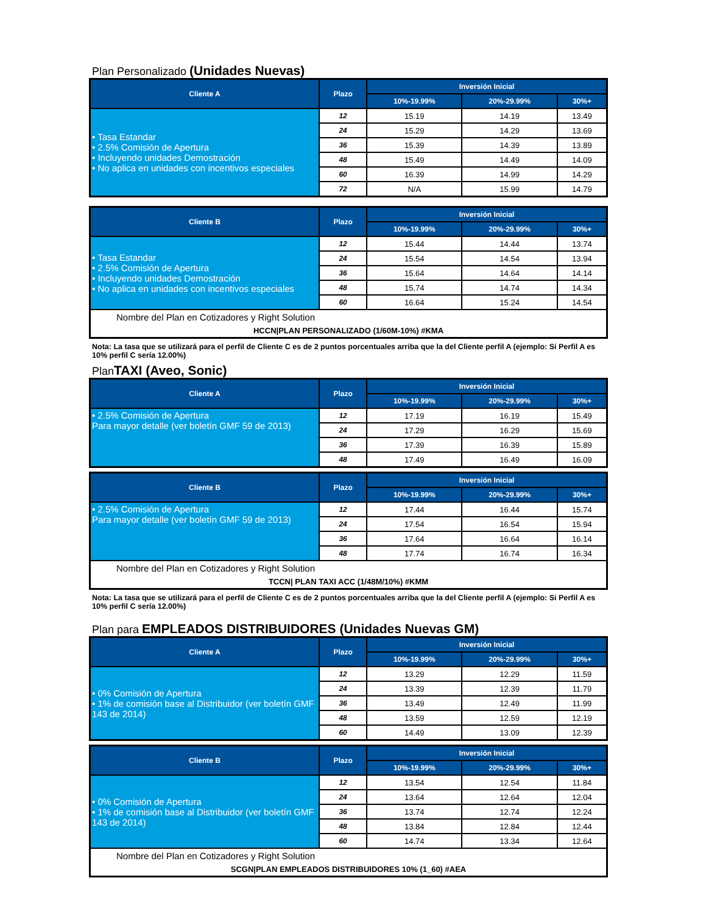Plan Personalizado (Unidades Nuevas)
| Cliente A | Plazo | Inversión Inicial | | |
| --- | --- | --- | --- | --- |
| | | 10%-19.99% | 20%-29.99% | 30%+ |
| • Tasa Estandar • 2.5% Comisión de Apertura • Incluyendo unidades Demostración • No aplica en unidades con incentivos especiales | 12 | 15.19 | 14.19 | 13.49 |
| | 24 | 15.29 | 14.29 | 13.69 |
| | 36 | 15.39 | 14.39 | 13.89 |
| | 48 | 15.49 | 14.49 | 14.09 |
| | 60 | 16.39 | 14.99 | 14.29 |
| | 72 | N/A | 15.99 | 14.79 |
| Cliente B | Plazo | Inversión Inicial | | |
| --- | --- | --- | --- | --- |
| | | 10%-19.99% | 20%-29.99% | 30%+ |
| • Tasa Estandar • 2.5% Comisión de Apertura • Incluyendo unidades Demostración • No aplica en unidades con incentivos especiales | 12 | 15.44 | 14.44 | 13.74 |
| | 24 | 15.54 | 14.54 | 13.94 |
| | 36 | 15.64 | 14.64 | 14.14 |
| | 48 | 15.74 | 14.74 | 14.34 |
| | 60 | 16.64 | 15.24 | 14.54 |
| Nombre del Plan en Cotizadores y Right Solution | | | | |
| HCCN/PLAN PERSONALIZADO (1/60M-10%) #KMA | | | | |
Nota: La tasa que se utilizará para el perfil de Cliente C es de 2 puntos porcentuales arriba que la del Cliente perfil A (ejemplo: Si Perfil A es 10% perfil C sería 12.00%)
PlanTAXI (Aveo, Sonic)
| Cliente A | Plazo | Inversión Inicial | | |
| --- | --- | --- | --- | --- |
| | | 10%-19.99% | 20%-29.99% | 30%+ |
| • 2.5% Comisión de Apertura Para mayor detalle (ver boletín GMF 59 de 2013) | 12 | 17.19 | 16.19 | 15.49 |
| | 24 | 17.29 | 16.29 | 15.69 |
| | 36 | 17.39 | 16.39 | 15.89 |
| | 48 | 17.49 | 16.49 | 16.09 |
| Cliente B | Plazo | Inversión Inicial | | |
| --- | --- | --- | --- | --- |
| | | 10%-19.99% | 20%-29.99% | 30%+ |
| • 2.5% Comisión de Apertura Para mayor detalle (ver boletín GMF 59 de 2013) | 12 | 17.44 | 16.44 | 15.74 |
| | 24 | 17.54 | 16.54 | 15.94 |
| | 36 | 17.64 | 16.64 | 16.14 |
| | 48 | 17.74 | 16.74 | 16.34 |
| Nombre del Plan en Cotizadores y Right Solution | | | | |
| TCCN/ PLAN TAXI ACC (1/48M/10%) #KMM | | | | |
Nota: La tasa que se utilizará para el perfil de Cliente C es de 2 puntos porcentuales arriba que la del Cliente perfil A (ejemplo: Si Perfil A es 10% perfil C sería 12.00%)
Plan para EMPLEADOS DISTRIBUIDORES (Unidades Nuevas GM)
| Cliente A | Plazo | Inversión Inicial | | |
| --- | --- | --- | --- | --- |
| | | 10%-19.99% | 20%-29.99% | 30%+ |
| • 0% Comisión de Apertura • 1% de comisión base al Distribuidor (ver boletín GMF 143 de 2014) | 12 | 13.29 | 12.29 | 11.59 |
| | 24 | 13.39 | 12.39 | 11.79 |
| | 36 | 13.49 | 12.49 | 11.99 |
| | 48 | 13.59 | 12.59 | 12.19 |
| | 60 | 14.49 | 13.09 | 12.39 |
| Cliente B | Plazo | Inversión Inicial | | |
| --- | --- | --- | --- | --- |
| | | 10%-19.99% | 20%-29.99% | 30%+ |
| • 0% Comisión de Apertura • 1% de comisión base al Distribuidor (ver boletín GMF 143 de 2014) | 12 | 13.54 | 12.54 | 11.84 |
| | 24 | 13.64 | 12.64 | 12.04 |
| | 36 | 13.74 | 12.74 | 12.24 |
| | 48 | 13.84 | 12.84 | 12.44 |
| | 60 | 14.74 | 13.34 | 12.64 |
| Nombre del Plan en Cotizadores y Right Solution | | | | |
| SCGN/PLAN EMPLEADOS DISTRIBUIDORES 10% (1_60) #AEA | | | | |